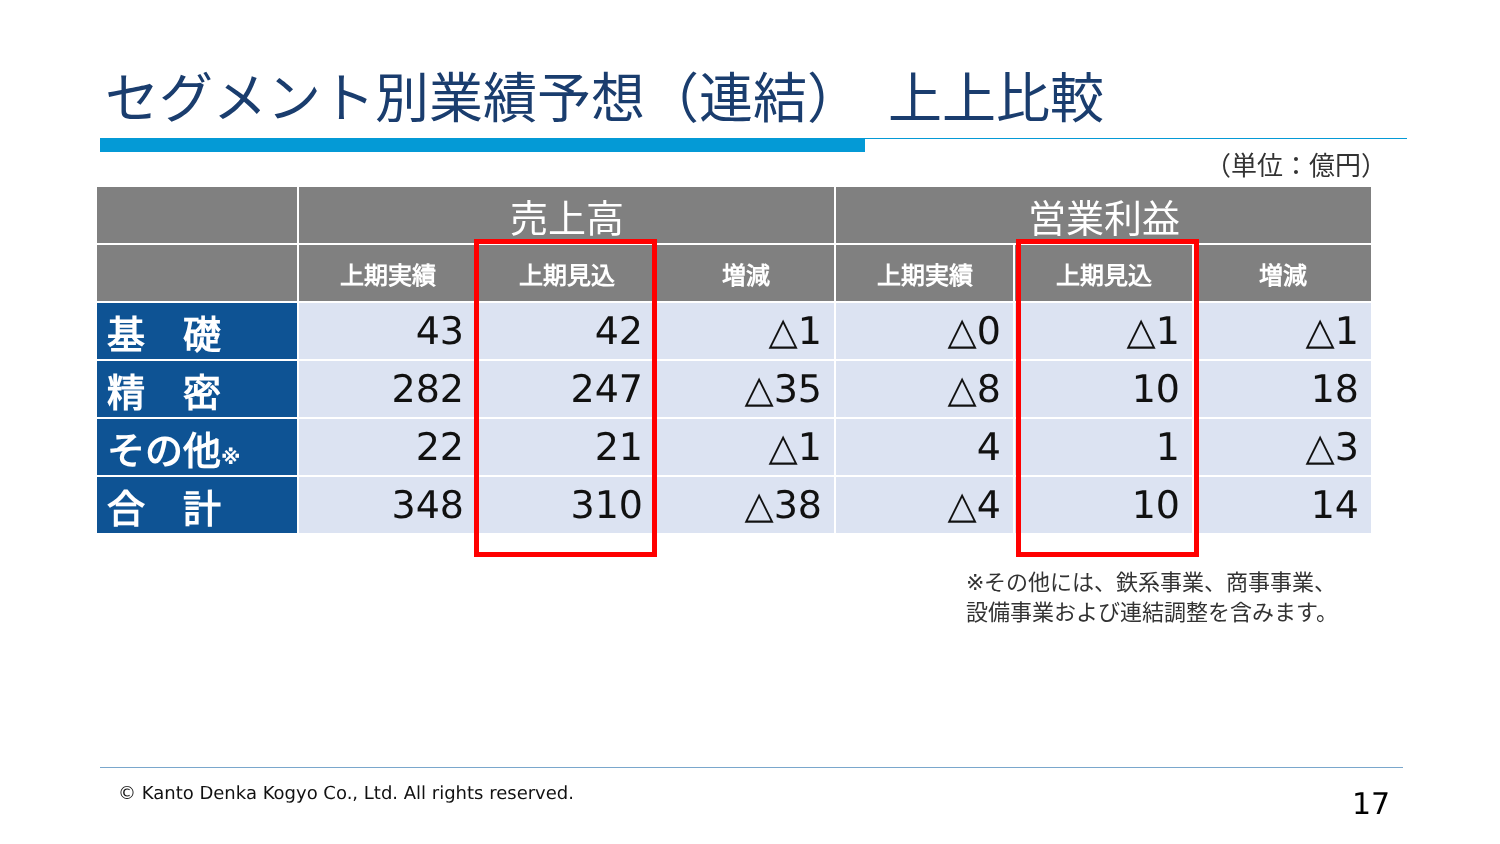セグメント別業績予想（連結）　上上比較
（単位：億円）
| | 売上高 | | | 営業利益 | | |
| --- | --- | --- | --- | --- | --- | --- |
| | 上期実績 | 上期見込 | 増減 | 上期実績 | 上期見込 | 増減 |
| 基 礎 | 43 | 42 | △1 | △0 | △1 | △1 |
| 精 密 | 282 | 247 | △35 | △8 | 10 | 18 |
| その他 ※ | 22 | 21 | △1 | 4 | 1 | △3 |
| 合 計 | 348 | 310 | △38 | △4 | 10 | 14 |
※その他には、鉄系事業、商事事業、
設備事業および連結調整を含みます。
© Kanto Denka Kogyo Co., Ltd. All rights reserved.
17